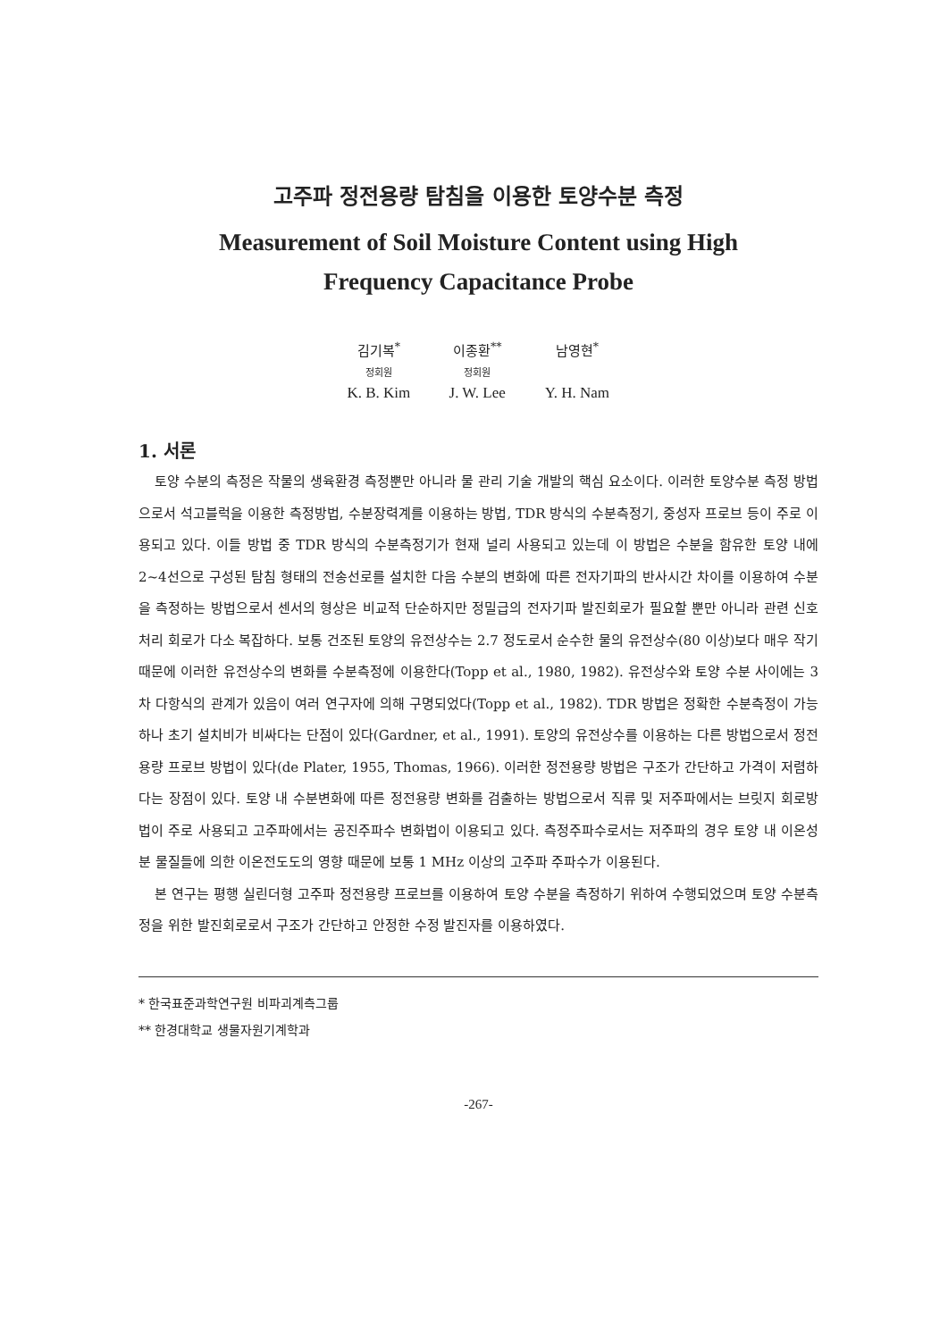고주파 정전용량 탐침을 이용한 토양수분 측정
Measurement of Soil Moisture Content using High
Frequency Capacitance Probe
| 김기복<sup>*</sup> | 이종환<sup>**</sup> | 남영현<sup>*</sup> |
| 정회원 | 정회원 | |
| K. B. Kim | J. W. Lee | Y. H. Nam |
1. 서론
토양 수분의 측정은 작물의 생육환경 측정뿐만 아니라 물 관리 기술 개발의 핵심 요소이다. 이러한 토양수분 측정 방법으로서 석고블럭을 이용한 측정방법, 수분장력계를 이용하는 방법, TDR 방식의 수분측정기, 중성자 프로브 등이 주로 이용되고 있다. 이들 방법 중 TDR 방식의 수분측정기가 현재 널리 사용되고 있는데 이 방법은 수분을 함유한 토양 내에 2~4선으로 구성된 탐침 형태의 전송선로를 설치한 다음 수분의 변화에 따른 전자기파의 반사시간 차이를 이용하여 수분을 측정하는 방법으로서 센서의 형상은 비교적 단순하지만 정밀급의 전자기파 발진회로가 필요할 뿐만 아니라 관련 신호처리 회로가 다소 복잡하다. 보통 건조된 토양의 유전상수는 2.7 정도로서 순수한 물의 유전상수(80 이상)보다 매우 작기 때문에 이러한 유전상수의 변화를 수분측정에 이용한다(Topp et al., 1980, 1982). 유전상수와 토양 수분 사이에는 3차 다항식의 관계가 있음이 여러 연구자에 의해 구명되었다(Topp et al., 1982). TDR 방법은 정확한 수분측정이 가능하나 초기 설치비가 비싸다는 단점이 있다(Gardner, et al., 1991). 토양의 유전상수를 이용하는 다른 방법으로서 정전용량 프로브 방법이 있다(de Plater, 1955, Thomas, 1966). 이러한 정전용량 방법은 구조가 간단하고 가격이 저렴하다는 장점이 있다. 토양 내 수분변화에 따른 정전용량 변화를 검출하는 방법으로서 직류 및 저주파에서는 브릿지 회로방법이 주로 사용되고 고주파에서는 공진주파수 변화법이 이용되고 있다. 측정주파수로서는 저주파의 경우 토양 내 이온성분 물질들에 의한 이온전도도의 영향 때문에 보통 1 MHz 이상의 고주파 주파수가 이용된다.
본 연구는 평행 실린더형 고주파 정전용량 프로브를 이용하여 토양 수분을 측정하기 위하여 수행되었으며 토양 수분측정을 위한 발진회로로서 구조가 간단하고 안정한 수정 발진자를 이용하였다.
* 한국표준과학연구원 비파괴계측그룹
** 한경대학교 생물자원기계학과
-267-